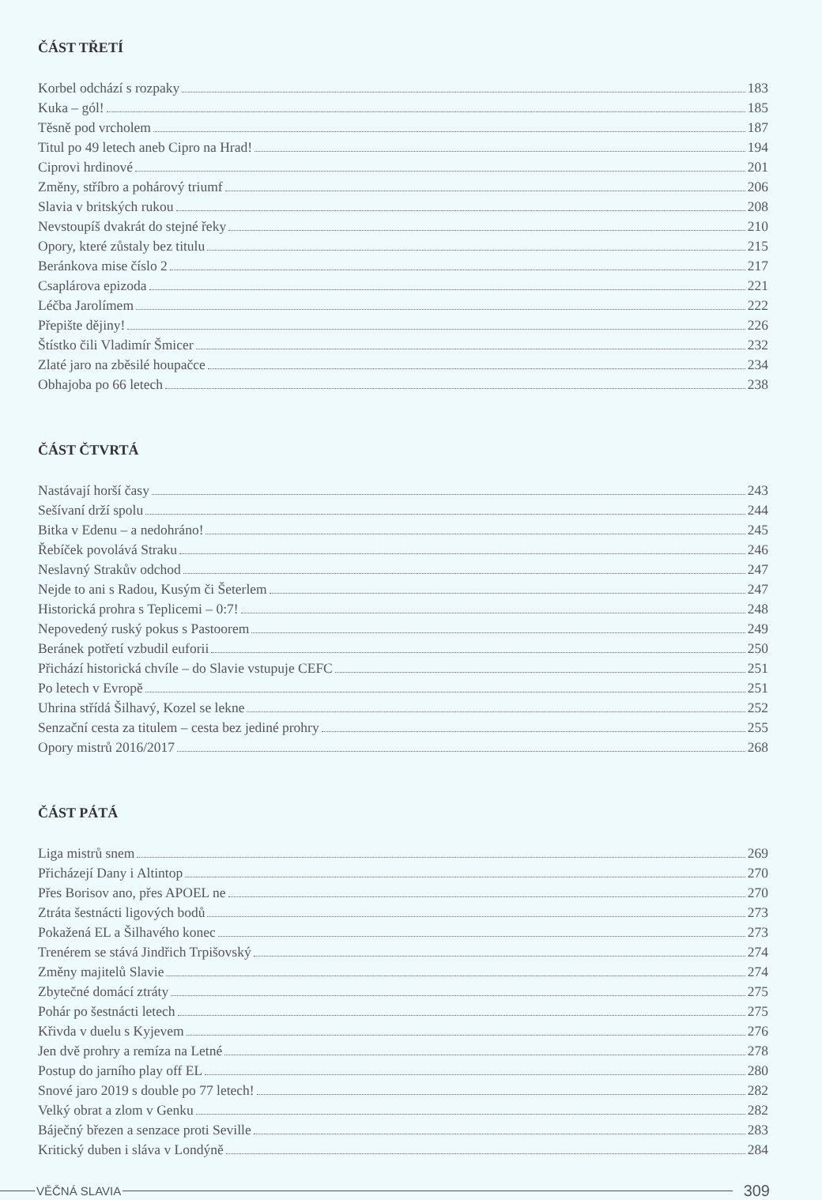ČÁST TŘETÍ
Korbel odchází s rozpaky 183
Kuka – gól! 185
Těsně pod vrcholem 187
Titul po 49 letech aneb Cipro na Hrad! 194
Ciprovi hrdinové 201
Změny, stříbro a pohárový triumf 206
Slavia v britských rukou 208
Nevstoupíš dvakrát do stejné řeky 210
Opory, které zůstaly bez titulu 215
Beránkova mise číslo 2 217
Csaplárova epizoda 221
Léčba Jarolímem 222
Přepište dějiny! 226
Štístko čili Vladimír Šmicer 232
Zlaté jaro na zběsilé houpačce 234
Obhajoba po 66 letech 238
ČÁST ČTVRTÁ
Nastávají horší časy 243
Sešívaní drží spolu 244
Bitka v Edenu – a nedohráno! 245
Řebíček povolává Straku 246
Neslavný Strakův odchod 247
Nejde to ani s Radou, Kusým či Šeterlem 247
Historická prohra s Teplicemi – 0:7! 248
Nepovedený ruský pokus s Pastoorem 249
Beránek potřetí vzbudil euforii 250
Přichází historická chvíle – do Slavie vstupuje CEFC 251
Po letech v Evropě 251
Uhrina střídá Šilhavý, Kozel se lekne 252
Senzační cesta za titulem – cesta bez jediné prohry 255
Opory mistrů 2016/2017 268
ČÁST PÁTÁ
Liga mistrů snem 269
Přicházejí Dany i Altintop 270
Přes Borisov ano, přes APOEL ne 270
Ztráta šestnácti ligových bodů 273
Pokažená EL a Šilhavého konec 273
Trenérem se stává Jindřich Trpišovský 274
Změny majitelů Slavie 274
Zbytečné domácí ztráty 275
Pohár po šestnácti letech 275
Křivda v duelu s Kyjevem 276
Jen dvě prohry a remíza na Letné 278
Postup do jarního play off EL 280
Snové jaro 2019 s double po 77 letech! 282
Velký obrat a zlom v Genku 282
Báječný březen a senzace proti Seville 283
Kritický duben i sláva v Londýně 284
VĚČNÁ SLAVIA 309